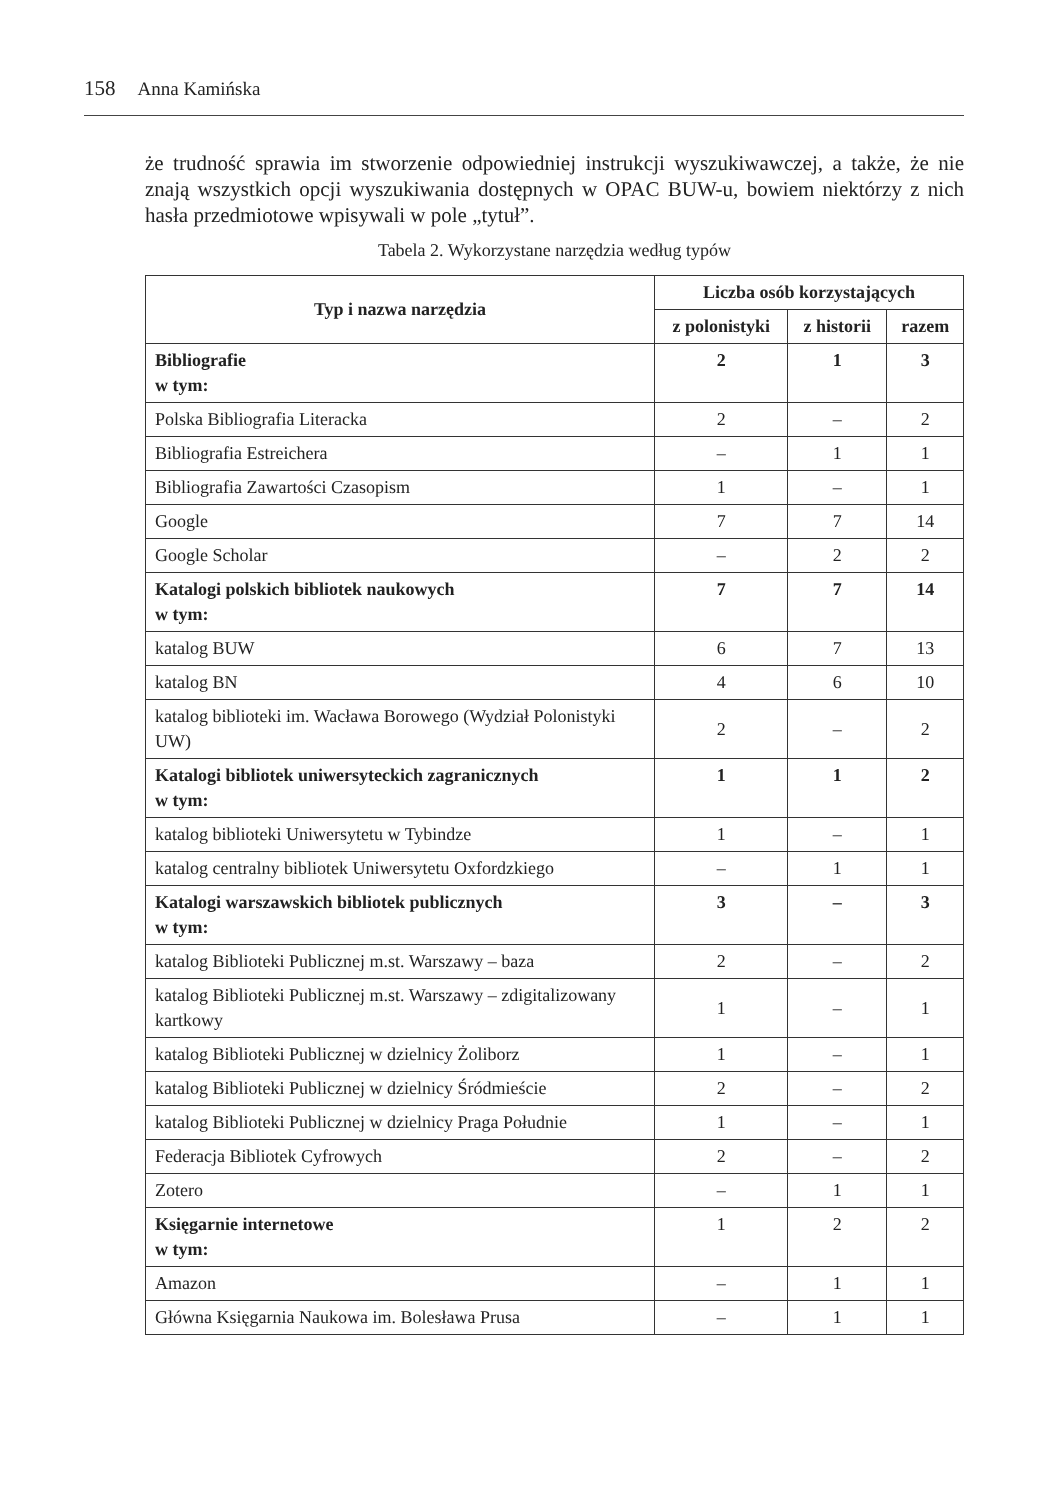158 Anna Kamińska
że trudność sprawia im stworzenie odpowiedniej instrukcji wyszukiwawczej, a także, że nie znają wszystkich opcji wyszukiwania dostępnych w OPAC BUW-u, bowiem niektórzy z nich hasła przedmiotowe wpisywali w pole „tytuł”.
Tabela 2. Wykorzystane narzędzia według typów
| Typ i nazwa narzędzia | Liczba osób korzystających | | |
| --- | --- | --- | --- |
| | z polonistyki | z historii | razem |
| Bibliografie w tym: | 2 | 1 | 3 |
| Polska Bibliografia Literacka | 2 | – | 2 |
| Bibliografia Estreichera | – | 1 | 1 |
| Bibliografia Zawartości Czasopism | 1 | – | 1 |
| Google | 7 | 7 | 14 |
| Google Scholar | – | 2 | 2 |
| Katalogi polskich bibliotek naukowych w tym: | 7 | 7 | 14 |
| katalog BUW | 6 | 7 | 13 |
| katalog BN | 4 | 6 | 10 |
| katalog biblioteki im. Wacława Borowego (Wydział Polonistyki UW) | 2 | – | 2 |
| Katalogi bibliotek uniwersyteckich zagranicznych w tym: | 1 | 1 | 2 |
| katalog biblioteki Uniwersytetu w Tybindze | 1 | – | 1 |
| katalog centralny bibliotek Uniwersytetu Oxfordzkiego | – | 1 | 1 |
| Katalogi warszawskich bibliotek publicznych w tym: | 3 | – | 3 |
| katalog Biblioteki Publicznej m.st. Warszawy – baza | 2 | – | 2 |
| katalog Biblioteki Publicznej m.st. Warszawy – zdigitalizowany kartkowy | 1 | – | 1 |
| katalog Biblioteki Publicznej w dzielnicy Żoliborz | 1 | – | 1 |
| katalog Biblioteki Publicznej w dzielnicy Śródmieście | 2 | – | 2 |
| katalog Biblioteki Publicznej w dzielnicy Praga Południe | 1 | – | 1 |
| Federacja Bibliotek Cyfrowych | 2 | – | 2 |
| Zotero | – | 1 | 1 |
| Księgarnie internetowe w tym: | 1 | 2 | 2 |
| Amazon | – | 1 | 1 |
| Główna Księgarnia Naukowa im. Bolesława Prusa | – | 1 | 1 |